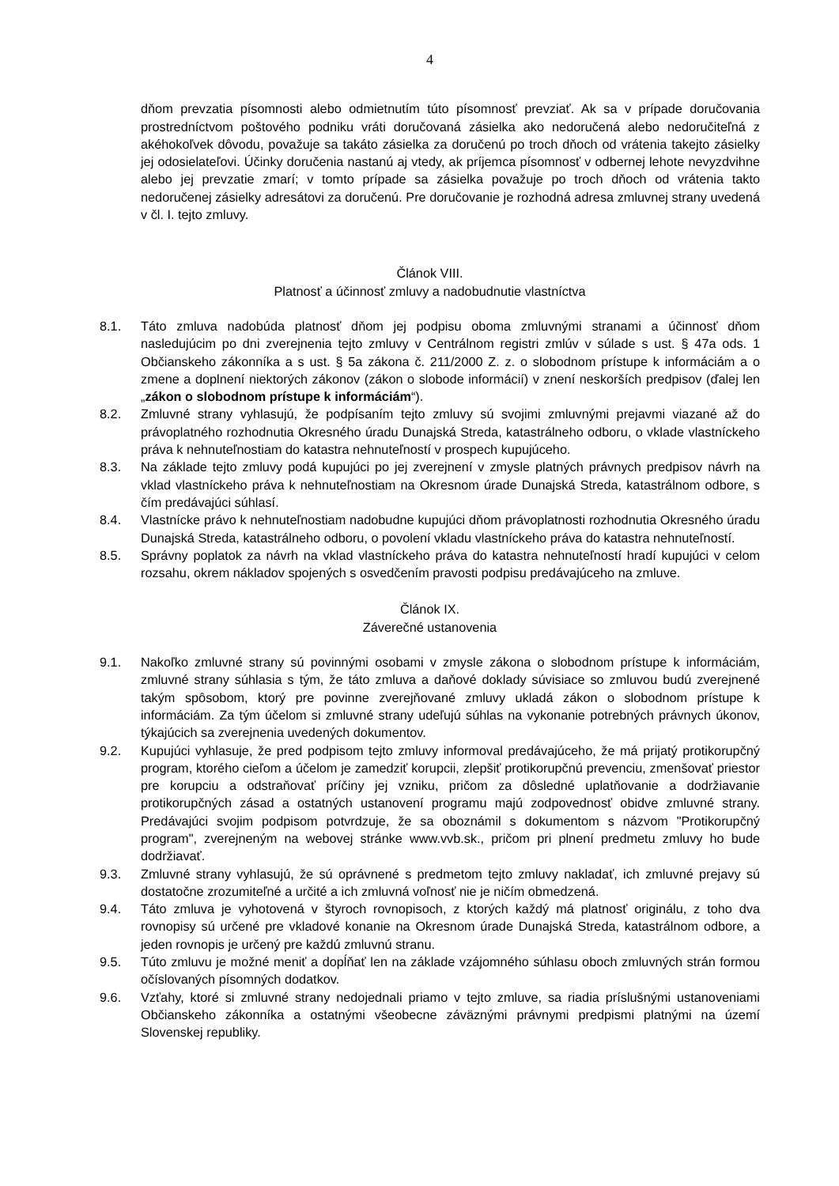4
dňom prevzatia písomnosti alebo odmietnutím túto písomnosť prevziať. Ak sa v prípade doručovania prostredníctvom poštového podniku vráti doručovaná zásielka ako nedoručená alebo nedoručiteľná z akéhokoľvek dôvodu, považuje sa takáto zásielka za doručenú po troch dňoch od vrátenia takejto zásielky jej odosielateľovi. Účinky doručenia nastanú aj vtedy, ak príjemca písomnosť v odbernej lehote nevyzdvihne alebo jej prevzatie zmarí; v tomto prípade sa zásielka považuje po troch dňoch od vrátenia takto nedoručenej zásielky adresátovi za doručenú. Pre doručovanie je rozhodná adresa zmluvnej strany uvedená v čl. I. tejto zmluvy.
Článok VIII.
Platnosť a účinnosť zmluvy a nadobudnutie vlastníctva
8.1. Táto zmluva nadobúda platnosť dňom jej podpisu oboma zmluvnými stranami a účinnosť dňom nasledujúcim po dni zverejnenia tejto zmluvy v Centrálnom registri zmlúv v súlade s ust. § 47a ods. 1 Občianskeho zákonníka a s ust. § 5a zákona č. 211/2000 Z. z. o slobodnom prístupe k informáciám a o zmene a doplnení niektorých zákonov (zákon o slobode informácií) v znení neskorších predpisov (ďalej len „zákon o slobodnom prístupe k informáciám“).
8.2. Zmluvné strany vyhlasujú, že podpísaním tejto zmluvy sú svojimi zmluvnými prejavmi viazané až do právoplatného rozhodnutia Okresného úradu Dunajská Streda, katastrálneho odboru, o vklade vlastníckeho práva k nehnuteľnostiam do katastra nehnuteľností v prospech kupujúceho.
8.3. Na základe tejto zmluvy podá kupujúci po jej zverejnení v zmysle platných právnych predpisov návrh na vklad vlastníckeho práva k nehnuteľnostiam na Okresnom úrade Dunajská Streda, katastrálnom odbore, s čím predávajúci súhlasí.
8.4. Vlastnícke právo k nehnuteľnostiam nadobudne kupujúci dňom právoplatnosti rozhodnutia Okresného úradu Dunajská Streda, katastrálneho odboru, o povolení vkladu vlastníckeho práva do katastra nehnuteľností.
8.5. Správny poplatok za návrh na vklad vlastníckeho práva do katastra nehnuteľností hradí kupujúci v celom rozsahu, okrem nákladov spojených s osvedčením pravosti podpisu predávajúceho na zmluve.
Článok IX.
Záverečné ustanovenia
9.1. Nakoľko zmluvné strany sú povinnými osobami v zmysle zákona o slobodnom prístupe k informáciám, zmluvné strany súhlasia s tým, že táto zmluva a daňové doklady súvisiace so zmluvou budú zverejnené takým spôsobom, ktorý pre povinne zverejňované zmluvy ukladá zákon o slobodnom prístupe k informáciám. Za tým účelom si zmluvné strany udeľujú súhlas na vykonanie potrebných právnych úkonov, týkajúcich sa zverejnenia uvedených dokumentov.
9.2. Kupujúci vyhlasuje, že pred podpisom tejto zmluvy informoval predávajúceho, že má prijatý protikorupčný program, ktorého cieľom a účelom je zamedziť korupcii, zlepšiť protikorupčnú prevenciu, zmenšovať priestor pre korupciu a odstraňovať príčiny jej vzniku, pričom za dôsledné uplatňovanie a dodržiavanie protikorupčných zásad a ostatných ustanovení programu majú zodpovednosť obidve zmluvné strany. Predávajúci svojim podpisom potvrdzuje, že sa oboznámil s dokumentom s názvom "Protikorupčný program", zverejneným na webovej stránke www.vvb.sk., pričom pri plnení predmetu zmluvy ho bude dodržiavať.
9.3. Zmluvné strany vyhlasujú, že sú oprávnené s predmetom tejto zmluvy nakladať, ich zmluvné prejavy sú dostatočne zrozumiteľné a určité a ich zmluvná voľnosť nie je ničím obmedzená.
9.4. Táto zmluva je vyhotovená v štyroch rovnopisoch, z ktorých každý má platnosť originálu, z toho dva rovnopisy sú určené pre vkladové konanie na Okresnom úrade Dunajská Streda, katastrálnom odbore, a jeden rovnopis je určený pre každú zmluvnú stranu.
9.5. Túto zmluvu je možné meniť a dopĺňať len na základe vzájomného súhlasu oboch zmluvných strán formou očíslovaných písomných dodatkov.
9.6. Vzťahy, ktoré si zmluvné strany nedojednali priamo v tejto zmluve, sa riadia príslušnými ustanoveniami Občianskeho zákonníka a ostatnými všeobecne záväznými právnymi predpismi platnými na území Slovenskej republiky.